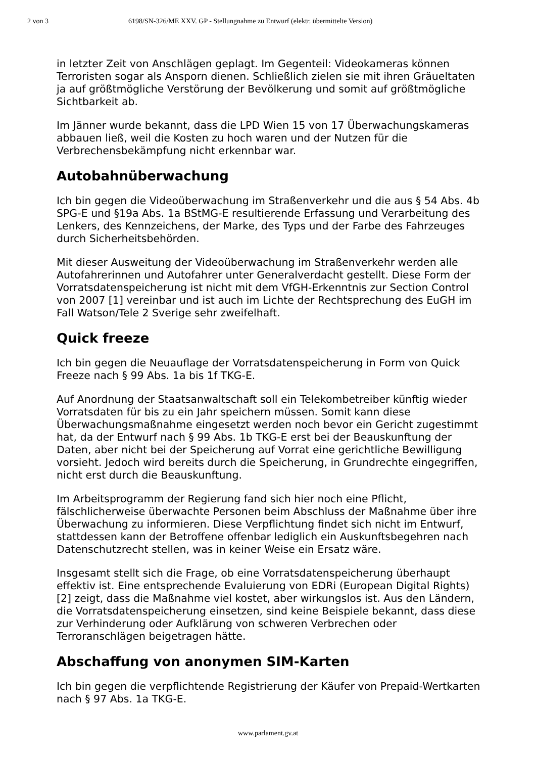2 von 3 6198/SN-326/ME XXV. GP - Stellungnahme zu Entwurf (elektr. übermittelte Version)
in letzter Zeit von Anschlägen geplagt. Im Gegenteil: Videokameras können Terroristen sogar als Ansporn dienen. Schließlich zielen sie mit ihren Gräueltaten ja auf größtmögliche Verstörung der Bevölkerung und somit auf größtmögliche Sichtbarkeit ab.
Im Jänner wurde bekannt, dass die LPD Wien 15 von 17 Überwachungskameras abbauen ließ, weil die Kosten zu hoch waren und der Nutzen für die Verbrechensbekämpfung nicht erkennbar war.
Autobahnüberwachung
Ich bin gegen die Videoüberwachung im Straßenverkehr und die aus § 54 Abs. 4b SPG-E und §19a Abs. 1a BStMG-E resultierende Erfassung und Verarbeitung des Lenkers, des Kennzeichens, der Marke, des Typs und der Farbe des Fahrzeuges durch Sicherheitsbehörden.
Mit dieser Ausweitung der Videoüberwachung im Straßenverkehr werden alle Autofahrerinnen und Autofahrer unter Generalverdacht gestellt. Diese Form der Vorratsdatenspeicherung ist nicht mit dem VfGH-Erkenntnis zur Section Control von 2007 [1] vereinbar und ist auch im Lichte der Rechtsprechung des EuGH im Fall Watson/Tele 2 Sverige sehr zweifelhaft.
Quick freeze
Ich bin gegen die Neuauflage der Vorratsdatenspeicherung in Form von Quick Freeze nach § 99 Abs. 1a bis 1f TKG-E.
Auf Anordnung der Staatsanwaltschaft soll ein Telekombetreiber künftig wieder Vorratsdaten für bis zu ein Jahr speichern müssen. Somit kann diese Überwachungsmaßnahme eingesetzt werden noch bevor ein Gericht zugestimmt hat, da der Entwurf nach § 99 Abs. 1b TKG-E erst bei der Beauskunftung der Daten, aber nicht bei der Speicherung auf Vorrat eine gerichtliche Bewilligung vorsieht. Jedoch wird bereits durch die Speicherung, in Grundrechte eingegriffen, nicht erst durch die Beauskunftung.
Im Arbeitsprogramm der Regierung fand sich hier noch eine Pflicht, fälschlicherweise überwachte Personen beim Abschluss der Maßnahme über ihre Überwachung zu informieren. Diese Verpflichtung findet sich nicht im Entwurf, stattdessen kann der Betroffene offenbar lediglich ein Auskunftsbegehren nach Datenschutzrecht stellen, was in keiner Weise ein Ersatz wäre.
Insgesamt stellt sich die Frage, ob eine Vorratsdatenspeicherung überhaupt effektiv ist. Eine entsprechende Evaluierung von EDRi (European Digital Rights) [2] zeigt, dass die Maßnahme viel kostet, aber wirkungslos ist. Aus den Ländern, die Vorratsdatenspeicherung einsetzen, sind keine Beispiele bekannt, dass diese zur Verhinderung oder Aufklärung von schweren Verbrechen oder Terroranschlägen beigetragen hätte.
Abschaffung von anonymen SIM-Karten
Ich bin gegen die verpflichtende Registrierung der Käufer von Prepaid-Wertkarten nach § 97 Abs. 1a TKG-E.
www.parlament.gv.at